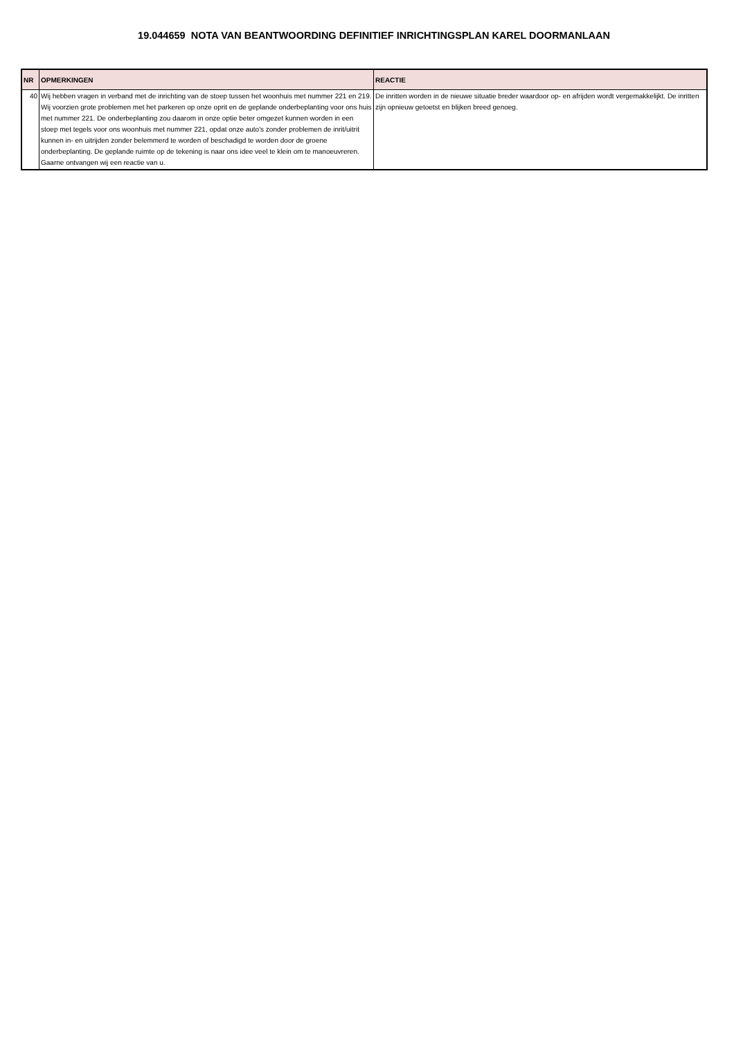19.044659 NOTA VAN BEANTWOORDING DEFINITIEF INRICHTINGSPLAN KAREL DOORMANLAAN
| NR | OPMERKINGEN | REACTIE |
| --- | --- | --- |
| 40 | Wij hebben vragen in verband met de inrichting van de stoep tussen het woonhuis met nummer 221 en 219. Wij voorzien grote problemen met het parkeren op onze oprit en de geplande onderbeplanting voor ons huis met nummer 221. De onderbeplanting zou daarom in onze optie beter omgezet kunnen worden in een stoep met tegels voor ons woonhuis met nummer 221, opdat onze auto's zonder problemen de inrit/uitrit kunnen in- en uitrijden zonder belemmerd te worden of beschadigd te worden door de groene onderbeplanting. De geplande ruimte op de tekening is naar ons idee veel te klein om te manoeuvreren. Gaarne ontvangen wij een reactie van u. | De inritten worden in de nieuwe situatie breder waardoor op- en afrijden wordt vergemakkelijkt. De inritten zijn opnieuw getoetst en blijken breed genoeg. |